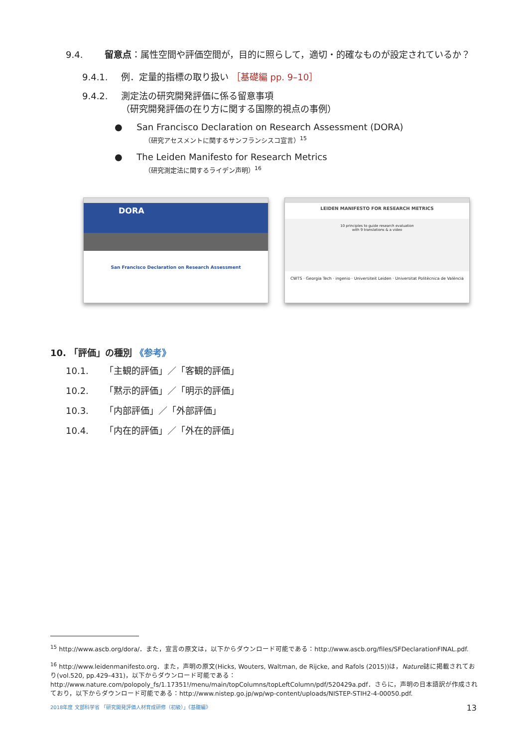9.4. 留意点：属性空間や評価空間が，目的に照らして，適切・的確なものが設定されているか？
9.4.1. 例．定量的指標の取り扱い ［基礎編 pp. 9–10］
9.4.2. 測定法の研究開発評価に係る留意事項
（研究開発評価の在り方に関する国際的視点の事例）
● San Francisco Declaration on Research Assessment (DORA)
（研究アセスメントに関するサンフランシスコ宣言）<sup>15</sup>
● The Leiden Manifesto for Research Metrics
（研究測定法に関するライデン声明）<sup>16</sup>
DORA
San Francisco Declaration on Research Assessment
LEIDEN MANIFESTO FOR RESEARCH METRICS
10 principles to guide research evaluation
with 9 translations & a video
CWTS · Georgia Tech · ingenio · Universiteit Leiden · Universitat Politècnica de València
10. 「評価」の種別 《参考》
10.1. 「主観的評価」／「客観的評価」
10.2. 「黙示的評価」／「明示的評価」
10.3. 「内部評価」／「外部評価」
10.4. 「内在的評価」／「外在的評価」
<sup>15</sup> http://www.ascb.org/dora/．また，宣言の原文は，以下からダウンロード可能である：http://www.ascb.org/files/SFDeclarationFINAL.pdf.
<sup>16</sup> http://www.leidenmanifesto.org．また，声明の原文(Hicks, Wouters, Waltman, de Rijcke, and Rafols (2015))は，Nature誌に掲載されており(vol.520, pp.429–431)，以下からダウンロード可能である：http://www.nature.com/polopoly_fs/1.17351!/menu/main/topColumns/topLeftColumn/pdf/520429a.pdf．さらに，声明の日本語訳が作成されており，以下からダウンロード可能である：http://www.nistep.go.jp/wp/wp-content/uploads/NISTEP-STIH2-4-00050.pdf.
2018年度 文部科学省 「研究開発評価人材育成研修（初級）」《基礎編》 13